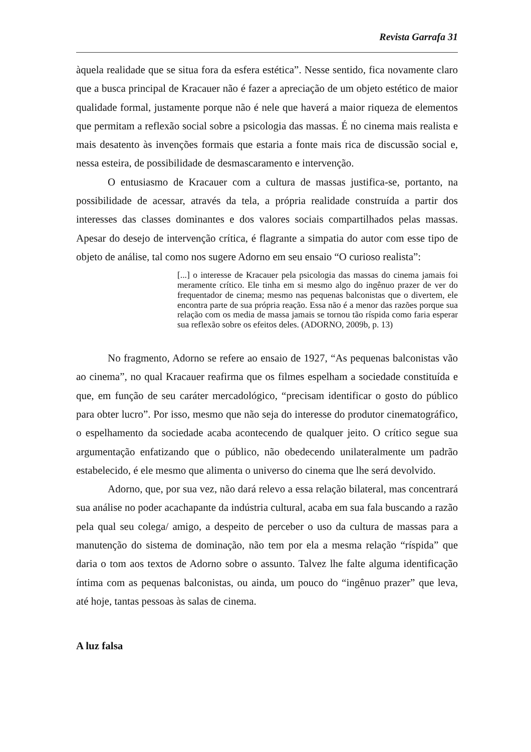Revista Garrafa 31
àquela realidade que se situa fora da esfera estética”. Nesse sentido, fica novamente claro que a busca principal de Kracauer não é fazer a apreciação de um objeto estético de maior qualidade formal, justamente porque não é nele que haverá a maior riqueza de elementos que permitam a reflexão social sobre a psicologia das massas. É no cinema mais realista e mais desatento às invenções formais que estaria a fonte mais rica de discussão social e, nessa esteira, de possibilidade de desmascaramento e intervenção.
O entusiasmo de Kracauer com a cultura de massas justifica-se, portanto, na possibilidade de acessar, através da tela, a própria realidade construída a partir dos interesses das classes dominantes e dos valores sociais compartilhados pelas massas. Apesar do desejo de intervenção crítica, é flagrante a simpatia do autor com esse tipo de objeto de análise, tal como nos sugere Adorno em seu ensaio “O curioso realista”:
[...] o interesse de Kracauer pela psicologia das massas do cinema jamais foi meramente crítico. Ele tinha em si mesmo algo do ingênuo prazer de ver do frequentador de cinema; mesmo nas pequenas balconistas que o divertem, ele encontra parte de sua própria reação. Essa não é a menor das razões porque sua relação com os media de massa jamais se tornou tão ríspida como faria esperar sua reflexão sobre os efeitos deles. (ADORNO, 2009b, p. 13)
No fragmento, Adorno se refere ao ensaio de 1927, “As pequenas balconistas vão ao cinema”, no qual Kracauer reafirma que os filmes espelham a sociedade constituída e que, em função de seu caráter mercadológico, “precisam identificar o gosto do público para obter lucro”. Por isso, mesmo que não seja do interesse do produtor cinematográfico, o espelhamento da sociedade acaba acontecendo de qualquer jeito. O crítico segue sua argumentação enfatizando que o público, não obedecendo unilateralmente um padrão estabelecido, é ele mesmo que alimenta o universo do cinema que lhe será devolvido.
Adorno, que, por sua vez, não dará relevo a essa relação bilateral, mas concentrará sua análise no poder acachapante da indústria cultural, acaba em sua fala buscando a razão pela qual seu colega/ amigo, a despeito de perceber o uso da cultura de massas para a manutenção do sistema de dominação, não tem por ela a mesma relação “ríspida” que daria o tom aos textos de Adorno sobre o assunto. Talvez lhe falte alguma identificação íntima com as pequenas balconistas, ou ainda, um pouco do “ingênuo prazer” que leva, até hoje, tantas pessoas às salas de cinema.
A luz falsa